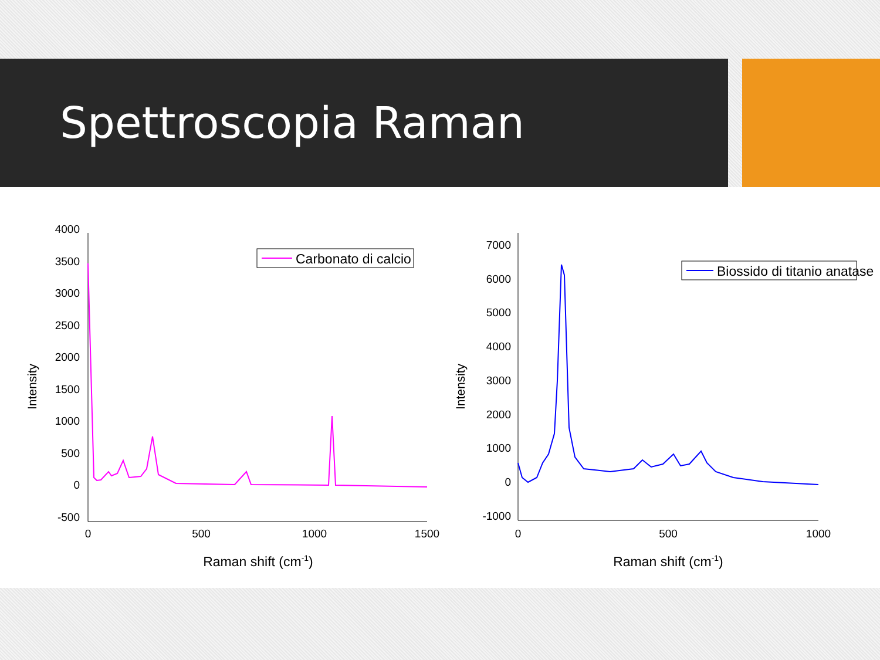Spettroscopia Raman
4000
3500
3000
2500
2000
1500
1000
500
0
-500
0
500
1000
1500
Raman shift (cm-1)
Intensity
Carbonato di calcio
7000
6000
5000
4000
3000
2000
1000
0
-1000
0
500
1000
Raman shift (cm-1)
Intensity
Biossido di titanio anatase